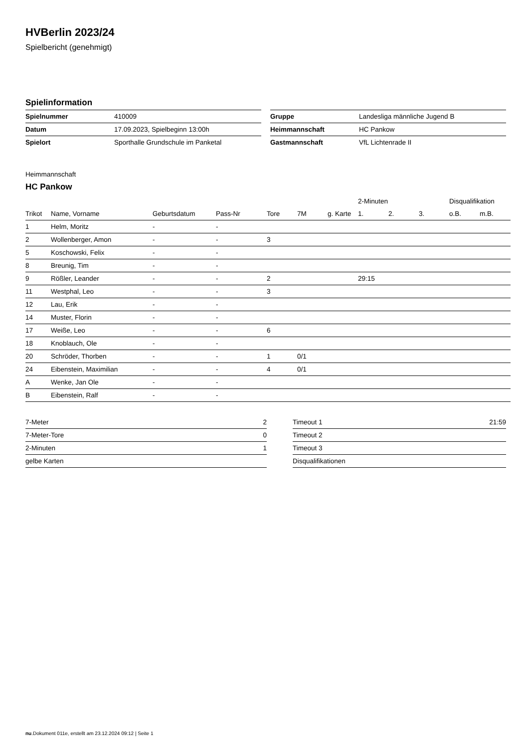HVBerlin 2023/24
Spielbericht (genehmigt)
Spielinformation
| Spielnummer | 410009 |
| Datum | 17.09.2023, Spielbeginn 13:00h |
| Spielort | Sporthalle Grundschule im Panketal |
| Gruppe | Landesliga männliche Jugend B |
| Heimmannschaft | HC Pankow |
| Gastmannschaft | VfL Lichtenrade II |
Heimmannschaft
HC Pankow
| | | | | | | | 2-Minuten | | | Disqualifikation | |
| --- | --- | --- | --- | --- | --- | --- | --- | --- | --- | --- | --- |
| Trikot | Name, Vorname | Geburtsdatum | Pass-Nr | Tore | 7M | g. Karte | 1. | 2. | 3. | o.B. | m.B. |
| 1 | Helm, Moritz | - | - | | | | | | | | |
| 2 | Wollenberger, Amon | - | - | 3 | | | | | | | |
| 5 | Koschowski, Felix | - | - | | | | | | | | |
| 8 | Breunig, Tim | - | - | | | | | | | | |
| 9 | Rößler, Leander | - | - | 2 | | | 29:15 | | | | |
| 11 | Westphal, Leo | - | - | 3 | | | | | | | |
| 12 | Lau, Erik | - | - | | | | | | | | |
| 14 | Muster, Florin | - | - | | | | | | | | |
| 17 | Weiße, Leo | - | - | 6 | | | | | | | |
| 18 | Knoblauch, Ole | - | - | | | | | | | | |
| 20 | Schröder, Thorben | - | - | 1 | 0/1 | | | | | | |
| 24 | Eibenstein, Maximilian | - | - | 4 | 0/1 | | | | | | |
| A | Wenke, Jan Ole | - | - | | | | | | | | |
| B | Eibenstein, Ralf | - | - | | | | | | | | |
| 7-Meter | 2 |
| 7-Meter-Tore | 0 |
| 2-Minuten | 1 |
| gelbe Karten | |
| Timeout 1 | 21:59 |
| Timeout 2 | |
| Timeout 3 | |
| Disqualifikationen | |
nu.Dokument 011e, erstellt am 23.12.2024 09:12 | Seite 1